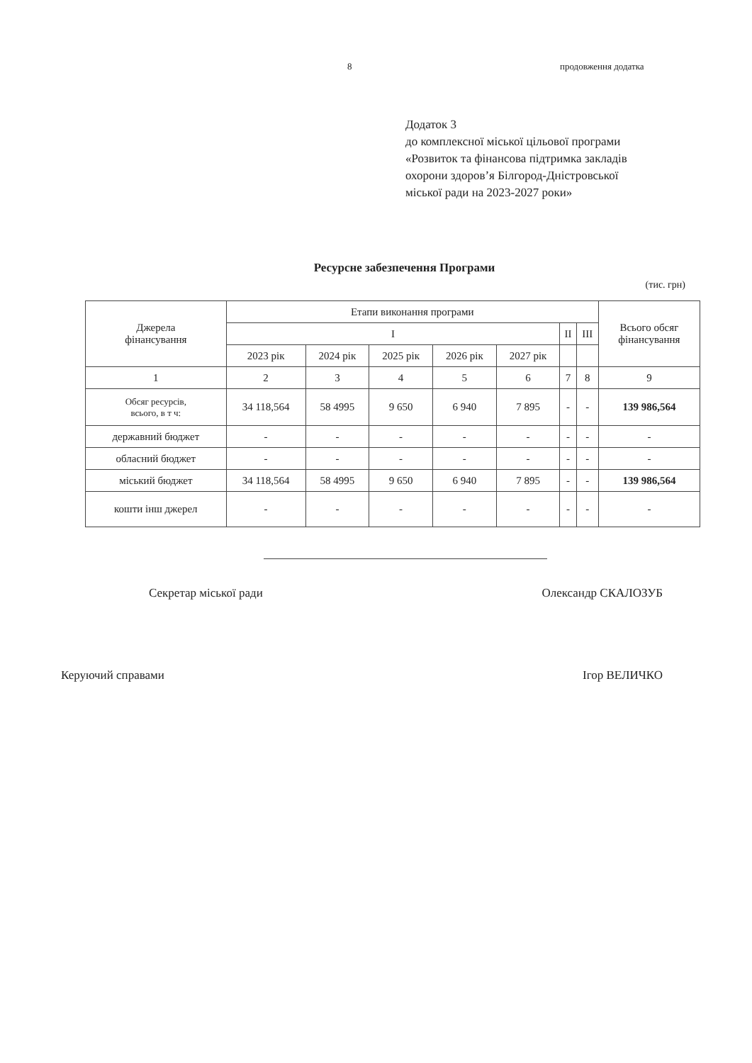8 продовження додатка
Додаток 3
до комплексної міської цільової програми
«Розвиток та фінансова підтримка закладів
охорони здоров’я Білгород-Дністровської
міської ради на 2023-2027 роки»
Ресурсне забезпечення Програми
(тис. грн)
| Джерела фінансування | Етапи виконання програми | | | | | | | Всього обсяг фінансування |
| --- | --- | --- | --- | --- | --- | --- | --- | --- |
| | I | | | | | II | III | |
| | 2023 рік | 2024 рік | 2025 рік | 2026 рік | 2027 рік | | | |
| 1 | 2 | 3 | 4 | 5 | 6 | 7 | 8 | 9 |
| Обсяг ресурсів, всього, в т ч: | 34 118,564 | 58 4995 | 9 650 | 6 940 | 7 895 | - | - | 139 986,564 |
| державний бюджет | - | - | - | - | - | - | - | - |
| обласний бюджет | - | - | - | - | - | - | - | - |
| міський бюджет | 34 118,564 | 58 4995 | 9 650 | 6 940 | 7 895 | - | - | 139 986,564 |
| кошти інш джерел | - | - | - | - | - | - | - | - |
Секретар міської ради Олександр СКАЛОЗУБ
Керуючий справами Ігор ВЕЛИЧКО